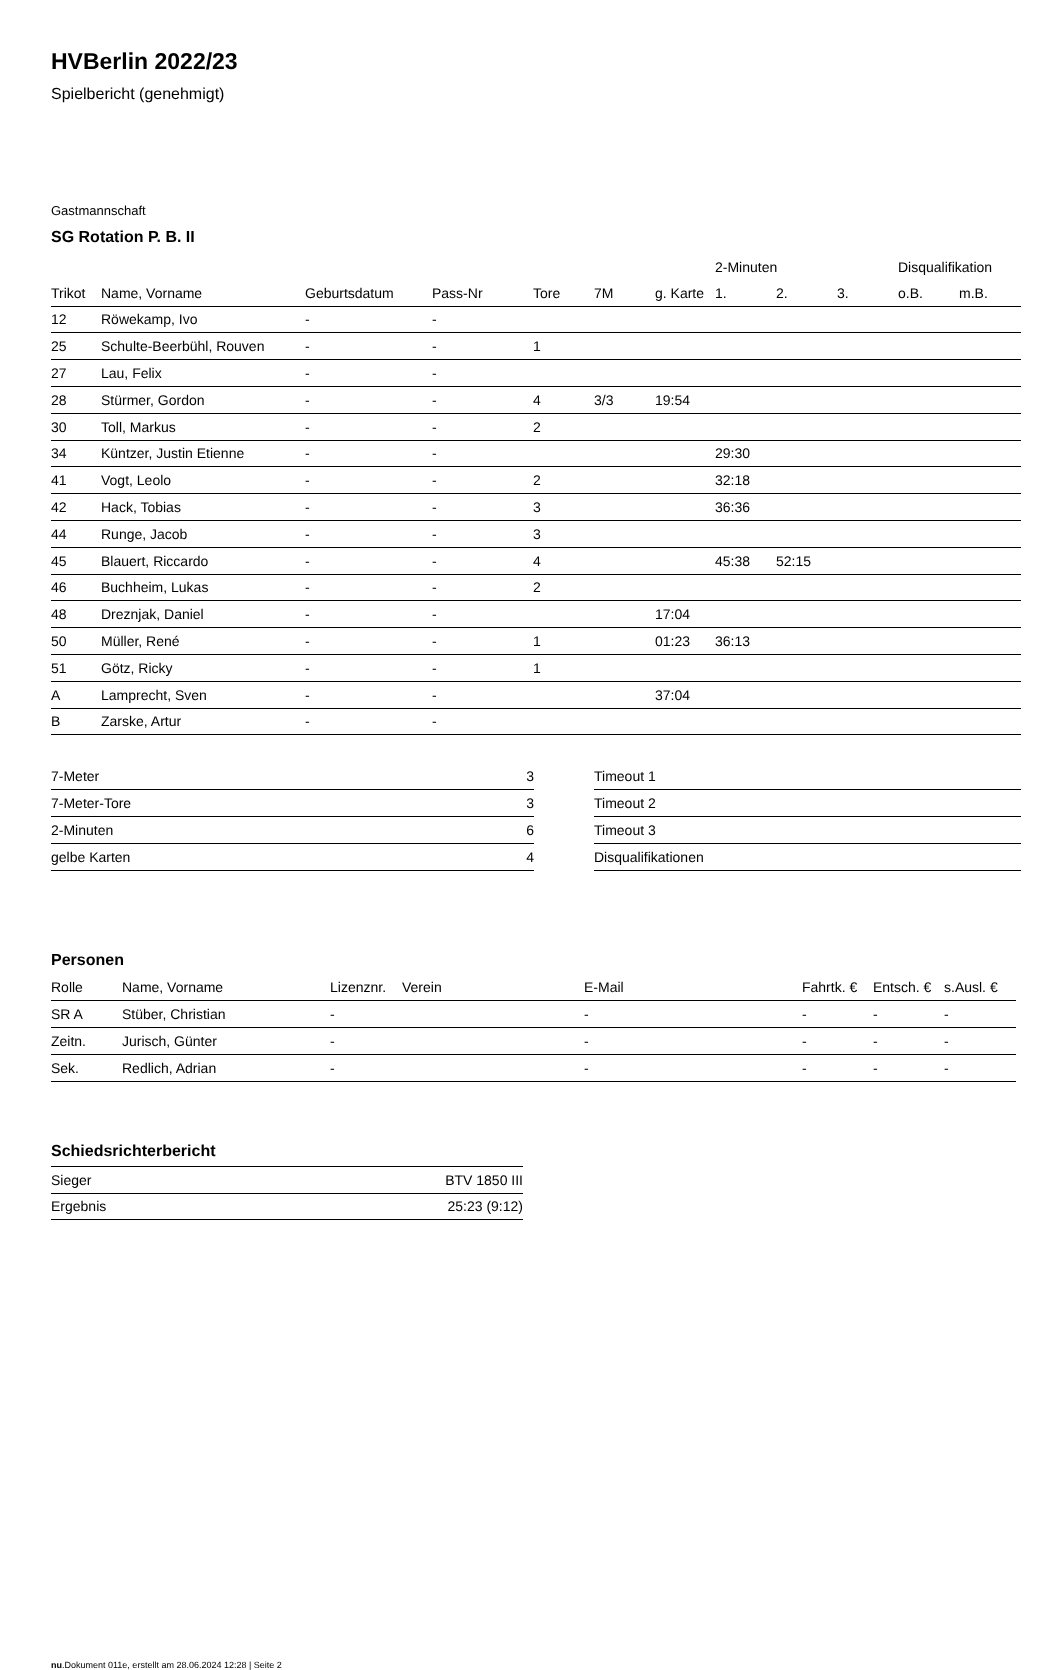HVBerlin 2022/23
Spielbericht (genehmigt)
Gastmannschaft
SG Rotation P. B. II
| | | | | | | | 2-Minuten | | | Disqualifikation | |
| --- | --- | --- | --- | --- | --- | --- | --- | --- | --- | --- | --- |
| Trikot | Name, Vorname | Geburtsdatum | Pass-Nr | Tore | 7M | g. Karte | 1. | 2. | 3. | o.B. | m.B. |
| 12 | Röwekamp, Ivo | - | - | | | | | | | | |
| 25 | Schulte-Beerbühl, Rouven | - | - | 1 | | | | | | | |
| 27 | Lau, Felix | - | - | | | | | | | | |
| 28 | Stürmer, Gordon | - | - | 4 | 3/3 | 19:54 | | | | | |
| 30 | Toll, Markus | - | - | 2 | | | | | | | |
| 34 | Küntzer, Justin Etienne | - | - | | | | 29:30 | | | | |
| 41 | Vogt, Leolo | - | - | 2 | | | 32:18 | | | | |
| 42 | Hack, Tobias | - | - | 3 | | | 36:36 | | | | |
| 44 | Runge, Jacob | - | - | 3 | | | | | | | |
| 45 | Blauert, Riccardo | - | - | 4 | | | 45:38 | 52:15 | | | |
| 46 | Buchheim, Lukas | - | - | 2 | | | | | | | |
| 48 | Dreznjak, Daniel | - | - | | | 17:04 | | | | | |
| 50 | Müller, René | - | - | 1 | | 01:23 | 36:13 | | | | |
| 51 | Götz, Ricky | - | - | 1 | | | | | | | |
| A | Lamprecht, Sven | - | - | | | 37:04 | | | | | |
| B | Zarske, Artur | - | - | | | | | | | | |
| 7-Meter | 3 |
| 7-Meter-Tore | 3 |
| 2-Minuten | 6 |
| gelbe Karten | 4 |
| Timeout 1 |
| Timeout 2 |
| Timeout 3 |
| Disqualifikationen |
Personen
| Rolle | Name, Vorname | Lizenznr. | Verein | E-Mail | Fahrtk. € | Entsch. € | s.Ausl. € |
| --- | --- | --- | --- | --- | --- | --- | --- |
| SR A | Stüber, Christian | - | | - | - | - | - |
| Zeitn. | Jurisch, Günter | - | | - | - | - | - |
| Sek. | Redlich, Adrian | - | | - | - | - | - |
Schiedsrichterbericht
| Sieger | BTV 1850 III |
| Ergebnis | 25:23 (9:12) |
nu.Dokument 011e, erstellt am 28.06.2024 12:28 | Seite 2